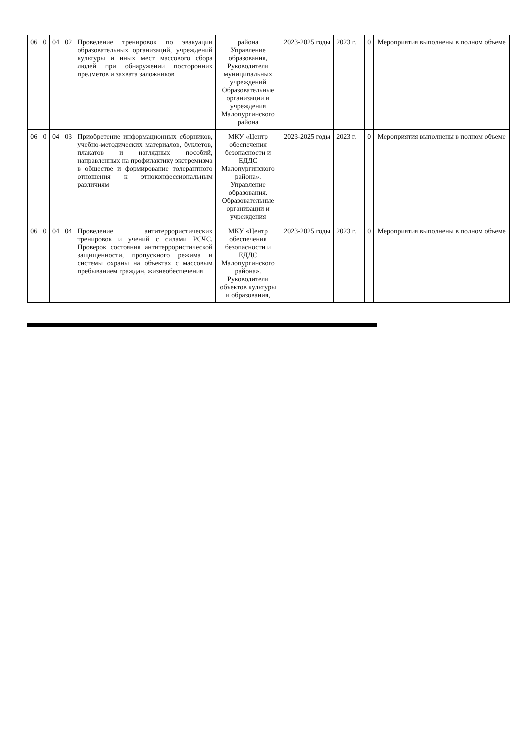| 06 | 0 | 04 | 02 | Проведение тренировок по эвакуации образовательных организаций, учреждений культуры и иных мест массового сбора людей при обнаружении посторонних предметов и захвата заложников | района Управление образования, Руководители муниципальных учреждений Образовательные организации и учреждения Малопургинского района | 2023-2025 годы | 2023 г. | | 0 | Мероприятия выполнены в полном объеме |
| 06 | 0 | 04 | 03 | Приобретение информационных сборников, учебно-методических материалов, буклетов, плакатов и наглядных пособий, направленных на профилактику экстремизма в обществе и формирование толерантного отношения к этноконфессиональным различиям | МКУ «Центр обеспечения безопасности и ЕДДС Малопургинского района». Управление образования. Образовательные организации и учреждения | 2023-2025 годы | 2023 г. | | 0 | Мероприятия выполнены в полном объеме |
| 06 | 0 | 04 | 04 | Проведение антитеррористических тренировок и учений с силами РСЧС. Проверок состояния антитеррористической защищенности, пропускного режима и системы охраны на объектах с массовым пребыванием граждан, жизнеобеспечения | МКУ «Центр обеспечения безопасности и ЕДДС Малопургинского района». Руководители объектов культуры и образования, | 2023-2025 годы | 2023 г. | | 0 | Мероприятия выполнены в полном объеме |